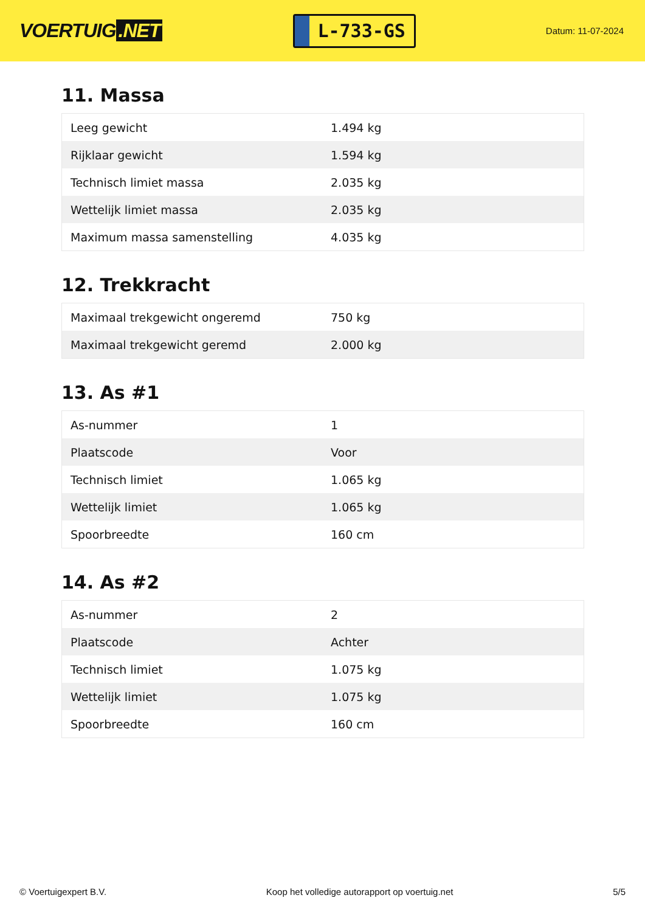VOERTUIG.NET
L-733-GS
Datum: 11-07-2024
11. Massa
| Leeg gewicht | 1.494 kg |
| Rijklaar gewicht | 1.594 kg |
| Technisch limiet massa | 2.035 kg |
| Wettelijk limiet massa | 2.035 kg |
| Maximum massa samenstelling | 4.035 kg |
12. Trekkracht
| Maximaal trekgewicht ongeremd | 750 kg |
| Maximaal trekgewicht geremd | 2.000 kg |
13. As #1
| As-nummer | 1 |
| Plaatscode | Voor |
| Technisch limiet | 1.065 kg |
| Wettelijk limiet | 1.065 kg |
| Spoorbreedte | 160 cm |
14. As #2
| As-nummer | 2 |
| Plaatscode | Achter |
| Technisch limiet | 1.075 kg |
| Wettelijk limiet | 1.075 kg |
| Spoorbreedte | 160 cm |
© Voertuigexpert B.V. Koop het volledige autorapport op voertuig.net 5/5